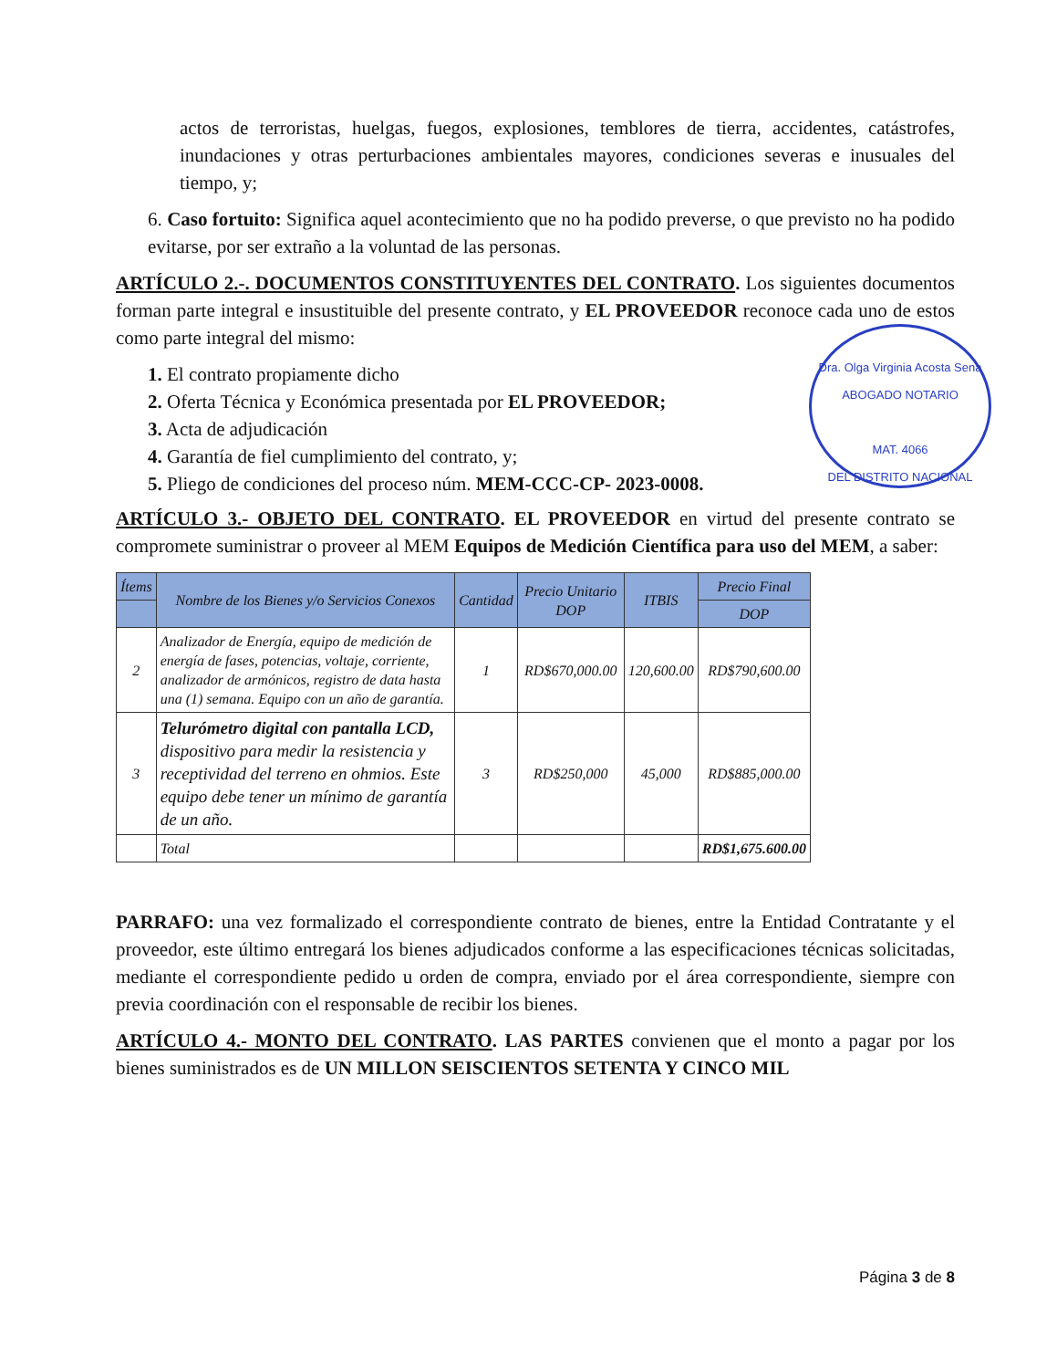actos de terroristas, huelgas, fuegos, explosiones, temblores de tierra, accidentes, catástrofes, inundaciones y otras perturbaciones ambientales mayores, condiciones severas e inusuales del tiempo, y;
6. Caso fortuito: Significa aquel acontecimiento que no ha podido preverse, o que previsto no ha podido evitarse, por ser extraño a la voluntad de las personas.
ARTÍCULO 2.-. DOCUMENTOS CONSTITUYENTES DEL CONTRATO. Los siguientes documentos forman parte integral e insustituible del presente contrato, y EL PROVEEDOR reconoce cada uno de estos como parte integral del mismo:
1. El contrato propiamente dicho
2. Oferta Técnica y Económica presentada por EL PROVEEDOR;
3. Acta de adjudicación
4. Garantía de fiel cumplimiento del contrato, y;
5. Pliego de condiciones del proceso núm. MEM-CCC-CP- 2023-0008.
ARTÍCULO 3.- OBJETO DEL CONTRATO. EL PROVEEDOR en virtud del presente contrato se compromete suministrar o proveer al MEM Equipos de Medición Científica para uso del MEM, a saber:
| Ítems | Nombre de los Bienes y/o Servicios Conexos | Cantidad | Precio Unitario DOP | ITBIS | Precio Final |
| --- | --- | --- | --- | --- | --- |
| | | | | | DOP |
| 2 | Analizador de Energía, equipo de medición de energía de fases, potencias, voltaje, corriente, analizador de armónicos, registro de data hasta una (1) semana. Equipo con un año de garantía. | 1 | RD$670,000.00 | 120,600.00 | RD$790,600.00 |
| 3 | Telurómetro digital con pantalla LCD, dispositivo para medir la resistencia y receptividad del terreno en ohmios. Este equipo debe tener un mínimo de garantía de un año. | 3 | RD$250,000 | 45,000 | RD$885,000.00 |
| | Total | | | | RD$1,675.600.00 |
PARRAFO: una vez formalizado el correspondiente contrato de bienes, entre la Entidad Contratante y el proveedor, este último entregará los bienes adjudicados conforme a las especificaciones técnicas solicitadas, mediante el correspondiente pedido u orden de compra, enviado por el área correspondiente, siempre con previa coordinación con el responsable de recibir los bienes.
ARTÍCULO 4.- MONTO DEL CONTRATO. LAS PARTES convienen que el monto a pagar por los bienes suministrados es de UN MILLON SEISCIENTOS SETENTA Y CINCO MIL
Dra. Olga Virginia Acosta Sena
ABOGADO NOTARIO
MAT. 4066
DEL DISTRITO NACIONAL
Página 3 de 8